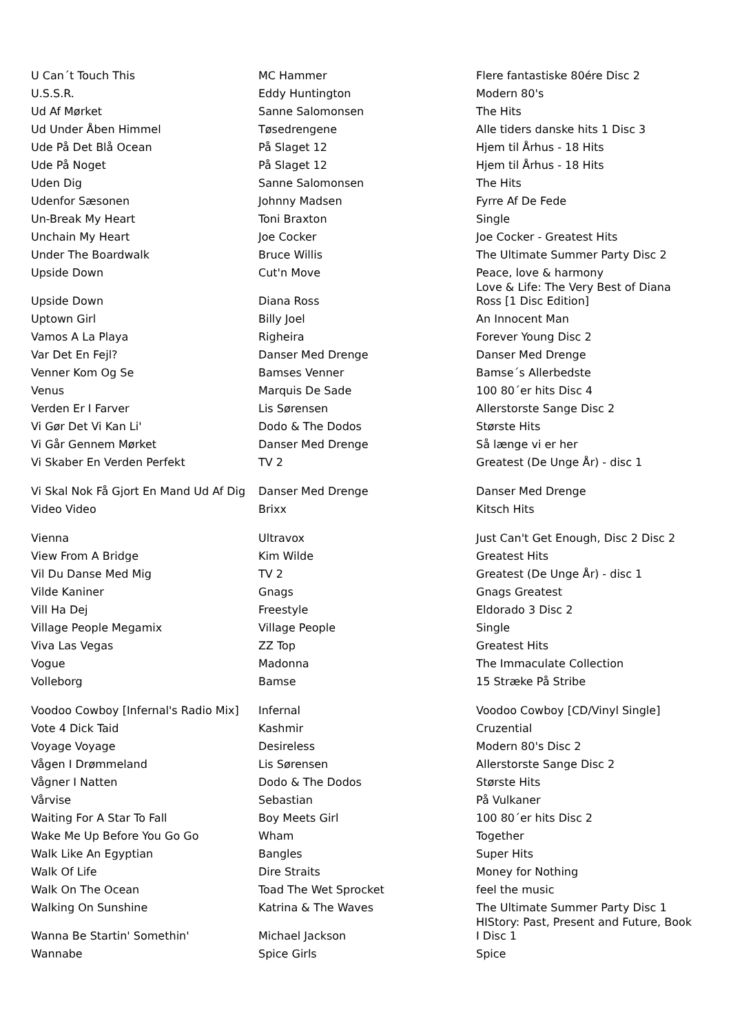| U Can´t Touch This | MC Hammer | Flere fantastiske 80ére Disc 2 |
| U.S.S.R. | Eddy Huntington | Modern 80's |
| Ud Af Mørket | Sanne Salomonsen | The Hits |
| Ud Under Åben Himmel | Tøsedrengene | Alle tiders danske hits 1 Disc 3 |
| Ude På Det Blå Ocean | På Slaget 12 | Hjem til Århus - 18 Hits |
| Ude På Noget | På Slaget 12 | Hjem til Århus - 18 Hits |
| Uden Dig | Sanne Salomonsen | The Hits |
| Udenfor Sæsonen | Johnny Madsen | Fyrre Af De Fede |
| Un-Break My Heart | Toni Braxton | Single |
| Unchain My Heart | Joe Cocker | Joe Cocker - Greatest Hits |
| Under The Boardwalk | Bruce Willis | The Ultimate Summer Party Disc 2 |
| Upside Down | Cut'n Move | Peace, love & harmony |
| Upside Down | Diana Ross | Love & Life: The Very Best of Diana Ross [1 Disc Edition] |
| Uptown Girl | Billy Joel | An Innocent Man |
| Vamos A La Playa | Righeira | Forever Young Disc 2 |
| Var Det En Fejl? | Danser Med Drenge | Danser Med Drenge |
| Venner Kom Og Se | Bamses Venner | Bamse´s Allerbedste |
| Venus | Marquis De Sade | 100 80´er hits Disc 4 |
| Verden Er I Farver | Lis Sørensen | Allerstorste Sange Disc 2 |
| Vi Gør Det Vi Kan Li' | Dodo & The Dodos | Største Hits |
| Vi Går Gennem Mørket | Danser Med Drenge | Så længe vi er her |
| Vi Skaber En Verden Perfekt | TV 2 | Greatest (De Unge År) - disc 1 |
| Vi Skal Nok Få Gjort En Mand Ud Af Dig | Danser Med Drenge | Danser Med Drenge |
| Video Video | Brixx | Kitsch Hits |
| Vienna | Ultravox | Just Can't Get Enough, Disc 2 Disc 2 |
| View From A Bridge | Kim Wilde | Greatest Hits |
| Vil Du Danse Med Mig | TV 2 | Greatest (De Unge År) - disc 1 |
| Vilde Kaniner | Gnags | Gnags Greatest |
| Vill Ha Dej | Freestyle | Eldorado 3 Disc 2 |
| Village People Megamix | Village People | Single |
| Viva Las Vegas | ZZ Top | Greatest Hits |
| Vogue | Madonna | The Immaculate Collection |
| Volleborg | Bamse | 15 Stræke På Stribe |
| Voodoo Cowboy [Infernal's Radio Mix] | Infernal | Voodoo Cowboy [CD/Vinyl Single] |
| Vote 4 Dick Taid | Kashmir | Cruzential |
| Voyage Voyage | Desireless | Modern 80's Disc 2 |
| Vågen I Drømmeland | Lis Sørensen | Allerstorste Sange Disc 2 |
| Vågner I Natten | Dodo & The Dodos | Største Hits |
| Vårvise | Sebastian | På Vulkaner |
| Waiting For A Star To Fall | Boy Meets Girl | 100 80´er hits Disc 2 |
| Wake Me Up Before You Go Go | Wham | Together |
| Walk Like An Egyptian | Bangles | Super Hits |
| Walk Of Life | Dire Straits | Money for Nothing |
| Walk On The Ocean | Toad The Wet Sprocket | feel the music |
| Walking On Sunshine | Katrina & The Waves | The Ultimate Summer Party Disc 1 |
| Wanna Be Startin' Somethin' | Michael Jackson | HIStory: Past, Present and Future, Book I Disc 1 |
| Wannabe | Spice Girls | Spice |